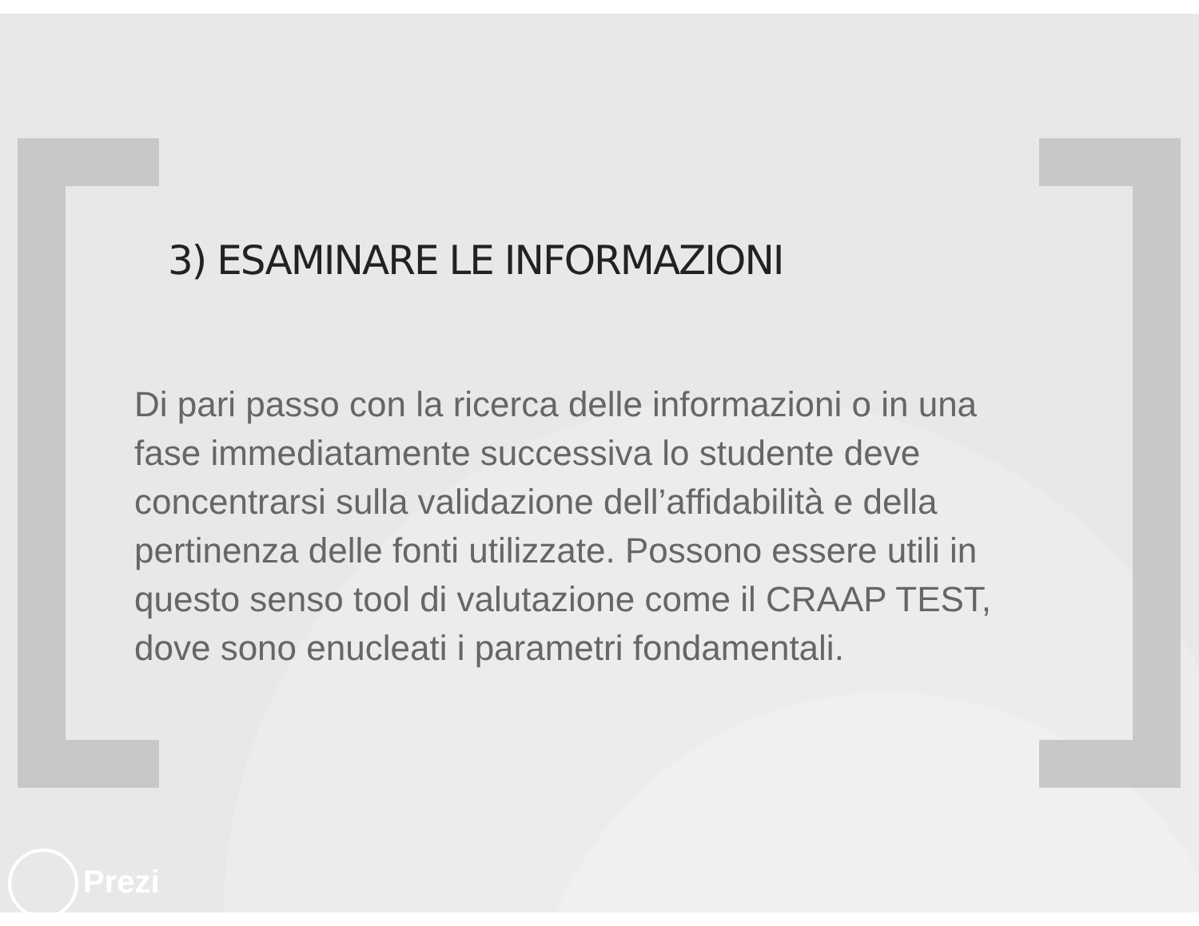3) ESAMINARE LE INFORMAZIONI
Di pari passo con la ricerca delle informazioni o in una fase immediatamente successiva lo studente deve concentrarsi sulla validazione dell’affidabilità e della pertinenza delle fonti utilizzate. Possono essere utili in questo senso tool di valutazione come il CRAAP TEST, dove sono enucleati i parametri fondamentali.
Prezi